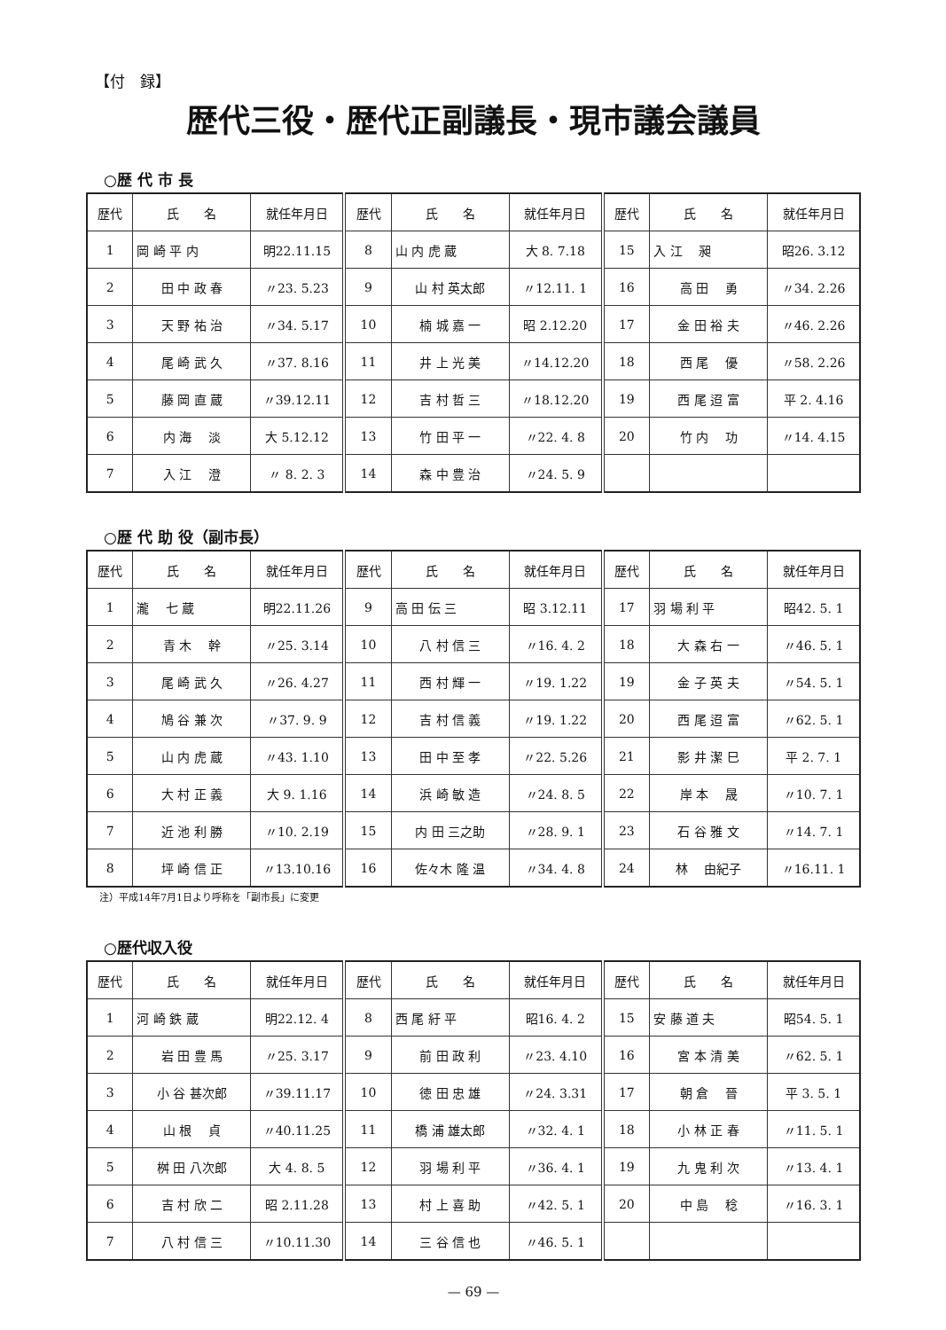【付　録】
歴代三役・歴代正副議長・現市議会議員
○歴 代 市 長
| 歴代 | 氏 名 | 就任年月日 | 歴代 | 氏 名 | 就任年月日 | 歴代 | 氏 名 | 就任年月日 |
| --- | --- | --- | --- | --- | --- | --- | --- | --- |
| 1 | 岡 崎 平 内 | 明22.11.15 | 8 | 山 内 虎 蔵 | 大 8. 7.18 | 15 | 入 江 昶 | 昭26. 3.12 |
| 2 | 田 中 政 春 | 〃23. 5.23 | 9 | 山 村 英太郎 | 〃12.11. 1 | 16 | 高 田 勇 | 〃34. 2.26 |
| 3 | 天 野 祐 治 | 〃34. 5.17 | 10 | 楠 城 嘉 一 | 昭 2.12.20 | 17 | 金 田 裕 夫 | 〃46. 2.26 |
| 4 | 尾 崎 武 久 | 〃37. 8.16 | 11 | 井 上 光 美 | 〃14.12.20 | 18 | 西 尾 優 | 〃58. 2.26 |
| 5 | 藤 岡 直 蔵 | 〃39.12.11 | 12 | 吉 村 哲 三 | 〃18.12.20 | 19 | 西 尾 迢 富 | 平 2. 4.16 |
| 6 | 内 海 淡 | 大 5.12.12 | 13 | 竹 田 平 一 | 〃22. 4. 8 | 20 | 竹 内 功 | 〃14. 4.15 |
| 7 | 入 江 澄 | 〃 8. 2. 3 | 14 | 森 中 豊 治 | 〃24. 5. 9 | | | |
○歴 代 助 役（副市長）
| 歴代 | 氏 名 | 就任年月日 | 歴代 | 氏 名 | 就任年月日 | 歴代 | 氏 名 | 就任年月日 |
| --- | --- | --- | --- | --- | --- | --- | --- | --- |
| 1 | 瀧 七 蔵 | 明22.11.26 | 9 | 高 田 伝 三 | 昭 3.12.11 | 17 | 羽 場 利 平 | 昭42. 5. 1 |
| 2 | 青 木 幹 | 〃25. 3.14 | 10 | 八 村 信 三 | 〃16. 4. 2 | 18 | 大 森 右 一 | 〃46. 5. 1 |
| 3 | 尾 崎 武 久 | 〃26. 4.27 | 11 | 西 村 輝 一 | 〃19. 1.22 | 19 | 金 子 英 夫 | 〃54. 5. 1 |
| 4 | 鳩 谷 兼 次 | 〃37. 9. 9 | 12 | 吉 村 信 義 | 〃19. 1.22 | 20 | 西 尾 迢 富 | 〃62. 5. 1 |
| 5 | 山 内 虎 蔵 | 〃43. 1.10 | 13 | 田 中 至 孝 | 〃22. 5.26 | 21 | 影 井 潔 巳 | 平 2. 7. 1 |
| 6 | 大 村 正 義 | 大 9. 1.16 | 14 | 浜 崎 敏 造 | 〃24. 8. 5 | 22 | 岸 本 晟 | 〃10. 7. 1 |
| 7 | 近 池 利 勝 | 〃10. 2.19 | 15 | 内 田 三之助 | 〃28. 9. 1 | 23 | 石 谷 雅 文 | 〃14. 7. 1 |
| 8 | 坪 崎 信 正 | 〃13.10.16 | 16 | 佐々木 隆 温 | 〃34. 4. 8 | 24 | 林 由紀子 | 〃16.11. 1 |
注）平成14年7月1日より呼称を「副市長」に変更
○歴代収入役
| 歴代 | 氏 名 | 就任年月日 | 歴代 | 氏 名 | 就任年月日 | 歴代 | 氏 名 | 就任年月日 |
| --- | --- | --- | --- | --- | --- | --- | --- | --- |
| 1 | 河 崎 鉄 蔵 | 明22.12. 4 | 8 | 西 尾 紆 平 | 昭16. 4. 2 | 15 | 安 藤 道 夫 | 昭54. 5. 1 |
| 2 | 岩 田 豊 馬 | 〃25. 3.17 | 9 | 前 田 政 利 | 〃23. 4.10 | 16 | 宮 本 清 美 | 〃62. 5. 1 |
| 3 | 小 谷 甚次郎 | 〃39.11.17 | 10 | 徳 田 忠 雄 | 〃24. 3.31 | 17 | 朝 倉 晉 | 平 3. 5. 1 |
| 4 | 山 根 貞 | 〃40.11.25 | 11 | 橋 浦 雄太郎 | 〃32. 4. 1 | 18 | 小 林 正 春 | 〃11. 5. 1 |
| 5 | 桝 田 八次郎 | 大 4. 8. 5 | 12 | 羽 場 利 平 | 〃36. 4. 1 | 19 | 九 鬼 利 次 | 〃13. 4. 1 |
| 6 | 吉 村 欣 二 | 昭 2.11.28 | 13 | 村 上 喜 助 | 〃42. 5. 1 | 20 | 中 島 稔 | 〃16. 3. 1 |
| 7 | 八 村 信 三 | 〃10.11.30 | 14 | 三 谷 信 也 | 〃46. 5. 1 | | | |
— 69 —